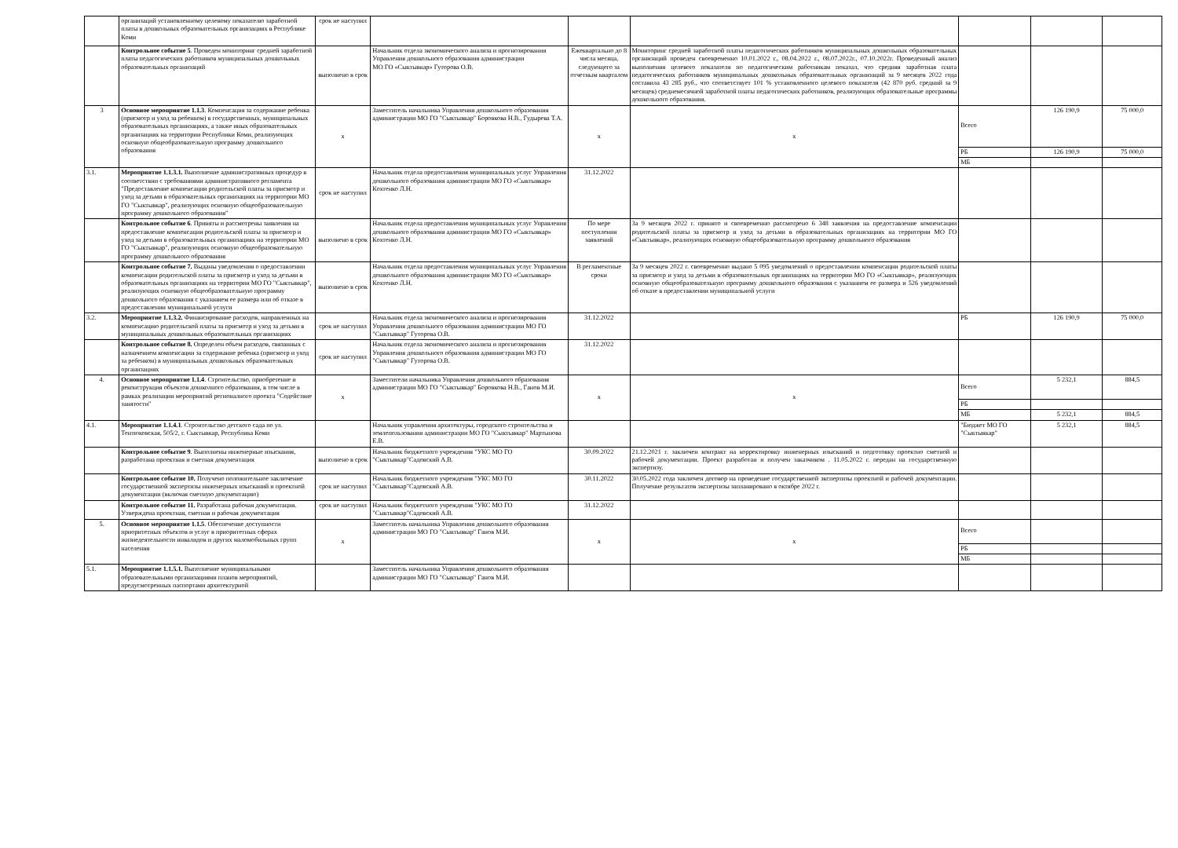| | организаций установленному целевому показателю заработной платы в дошкольных образовательных организациях в Республике Коми | срок не наступил | | | | | | |
| | Контрольное событие 5 . Проведен мониторинг средней заработной платы педагогических работников муниципальных дошкольных образовательных организаций | выполнено в срок | Начальник отдела экономического анализа и прогнозирования Управления дошкольного образования администрации МО ГО «Сыктывкар» Гуторова О.В. | Ежеквартально до 8 числа месяца, следующего за отчетным кварталом | Мониторинг средней заработной платы педагогических работников муниципальных дошкольных образовательных организаций проведен своевременно 10.01.2022 г., 08.04.2022 г., 08.07.2022г., 07.10.2022г. Проведенный анализ выполнения целевого показателя по педагогическим работникам показал, что средняя заработная плата педагогических работников муниципальных дошкольных образовательных организаций за 9 месяцев 2022 года составила 43 285 руб., что соответствует 101 % установленного целевого показателя (42 870 руб. средний за 9 месяцев) среднемесячной заработной платы педагогических работников, реализующих образовательные программы дошкольного образования. | | | |
| 3 | Основное мероприятие 1.1.3 . Компенсация за содержание ребенка (присмотр и уход за ребенком) в государственных, муниципальных образовательных организациях, а также иных образовательных организациях на территории Республики Коми, реализующих основную общеобразовательную программу дошкольного образования | х | Заместитель начальника Управления дошкольного образования администрации МО ГО "Сыктывкар" Боровкова Н.В., Гудырева Т.А. | х | х | Всего | 126 190,9 | 75 000,0 |
| | | | | | | РБ | 126 190,9 | 75 000,0 |
| | | | | | | МБ | | |
| 3.1. | Мероприятие 1.1.3.1. Выполнение административных процедур в соответствии с требованиями административного регламента "Предоставление компенсации родительской платы за присмотр и уход за детьми в образовательных организациях на территории МО ГО "Сыктывкар", реализующих основную общеобразовательную программу дошкольного образования" | срок не наступил | Начальник отдела предоставления муниципальных услуг Управления дошкольного образования администрации МО ГО «Сыктывкар» Кохтенко Л.Н. | 31.12.2022 | | | | |
| | Контрольное событие 6 . Приняты и рассмотрены заявления на предоставление компенсации родительской платы за присмотр и уход за детьми в образовательных организациях на территории МО ГО "Сыктывкар", реализующих основную общеобразовательную программу дошкольного образования | выполнено в срок | Начальник отдела предоставления муниципальных услуг Управления дошкольного образования администрации МО ГО «Сыктывкар» Кохтенко Л.Н. | По мере поступления заявлений | За 9 месяцев 2022 г. принято и своевременно рассмотрено 6 348 заявления на предоставление компенсации родительской платы за присмотр и уход за детьми в образовательных организациях на территории МО ГО «Сыктывкар», реализующих основную общеобразовательную программу дошкольного образования | | | |
| | Контрольное событие 7. Выданы уведомления о предоставлении компенсации родительской платы за присмотр и уход за детьми в образовательных организациях на территории МО ГО "Сыктывкар", реализующих основную общеобразовательную программу дошкольного образования с указанием ее размера или об отказе в предоставлении муниципальной услуги | выполнено в срок | Начальник отдела предоставления муниципальных услуг Управления дошкольного образования администрации МО ГО «Сыктывкар» Кохтенко Л.Н. | В регламентные сроки | За 9 месяцев 2022 г. своевременно выдано 5 095 уведомлений о предоставлении компенсации родительской платы за присмотр и уход за детьми в образовательных организациях на территории МО ГО «Сыктывкар», реализующих основную общеобразовательную программу дошкольного образования с указанием ее размера и 526 уведомлений об отказе в предоставлении муниципальной услуги | | | |
| 3.2. | Мероприятие 1.1.3.2. Финансирование расходов, направленных на компенсацию родительской платы за присмотр и уход за детьми в муниципальных дошкольных образовательных организациях | срок не наступил | Начальник отдела экономического анализа и прогнозирования Управления дошкольного образования администрации МО ГО "Сыктывкар" Гуторова О.В. | 31.12.2022 | | РБ | 126 190,9 | 75 000,0 |
| | Контрольное событие 8. Определен объем расходов, связанных с назначением компенсации за содержание ребенка (присмотр и уход за ребенком) в муниципальных дошкольных образовательных организациях | срок не наступил | Начальник отдела экономического анализа и прогнозирования Управления дошкольного образования администрации МО ГО "Сыктывкар" Гуторова О.В. | 31.12.2022 | | | | |
| 4. | Основное мероприятие 1.1.4 . Строительство, приобретение и реконструкция объектов дошколного образования, в том числе в рамках реализации мероприятий регионалного проекта "Содействие занятости" | х | Заместители начальника Управления дошкольного образования администрации МО ГО "Сыктывкар" Боровкова Н.В., Ганов М.И. | х | х | Всего | 5 232,1 | 884,5 |
| | | | | | | РБ | | |
| | | | | | | МБ | 5 232,1 | 884,5 |
| 4.1. | Мероприятие 1.1.4.1 . Строительство детского сада по ул. Тентюковская, 505/2, г. Сыктывкар, Республика Коми | | Начальник управления архитектуры, городского строительства и землепользования администрации МО ГО "Сыктывкар" Мартынова Е.В. | | | "Бюджет МО ГО "Сыктывкар" | 5 232,1 | 884,5 |
| | Контрольное событие 9 . Выполнены инженерные изыскания, разработана проектная и сметная документация | выполнено в срок | Начальник бюджетного учреждения "УКС МО ГО "Сыктывкар"Садовский А.В. | 30.09.2022 | 21.12.2021 г. заключен контракт на корректировку инженерных изысканий и подготовку проектно сметной и рабочей документации. Проект разработан и получен заказчиком . 11.05.2022 г. передан на государственную экспертизу. | | | |
| | Контрольное событие 10. Получено положительное заключение государственной экспертизы инженерных изысканий и проектной документации (включая сметную документацию) | срок не наступил | Начальник бюджетного учреждения "УКС МО ГО "Сыктывкар"Садовский А.В. | 30.11.2022 | 30.05.2022 года заключен договор на проведение государственной экспертизы проектной и рабочей документации. Получение результатов экспертизы запланировано в октябре 2022 г. | | | |
| | Контрольное событие 11. Разработана рабочая документация. Утверждена проектная, сметная и рабочая документация | срок не наступил | Начальник бюджетного учреждения "УКС МО ГО "Сыктывкар"Садовский А.В. | 31.12.2022 | | | | |
| 5. | Основное мероприятие 1.1.5 . Обеспечение доступности приоритетных объектов и услуг в приоритетных сферах жизнедеятельности инвалидов и других маломобильных групп населения | х | Заместитель начальника Управления дошкольного образования администрации МО ГО "Сыктывкар" Ганов М.И. | х | х | Всего | | |
| | | | | | | РБ | | |
| | | | | | | МБ | | |
| 5.1. | Мероприятие 1.1.5.1. Выполнение муниципальными образовательными организациями планов мероприятий, предусмотренных паспортами архитектурной | | Заместитель начальника Управления дошкольного образования администрации МО ГО "Сыктывкар" Ганов М.И. | | | | | |